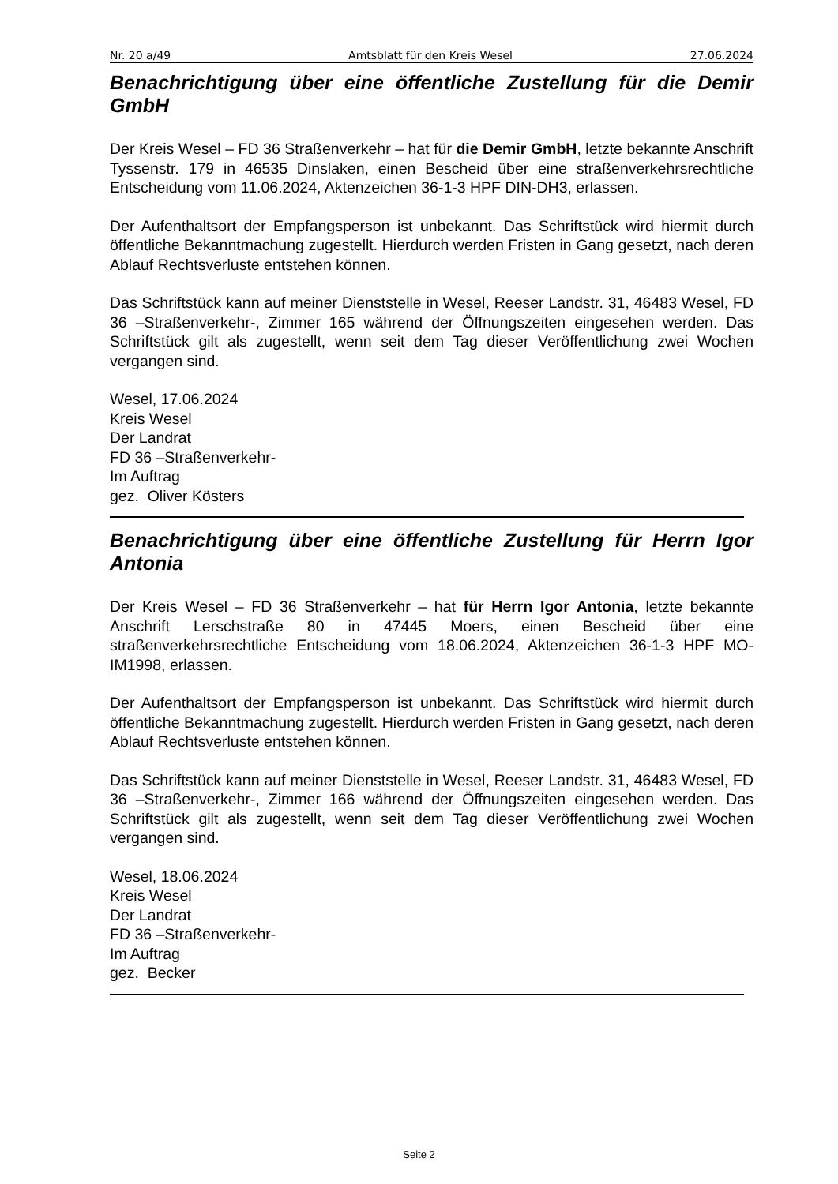Nr. 20 a/49 Amtsblatt für den Kreis Wesel 27.06.2024
Benachrichtigung über eine öffentliche Zustellung für die Demir GmbH
Der Kreis Wesel – FD 36 Straßenverkehr – hat für die Demir GmbH, letzte bekannte Anschrift Tyssenstr. 179 in 46535 Dinslaken, einen Bescheid über eine straßenverkehrsrechtliche Entscheidung vom 11.06.2024, Aktenzeichen 36-1-3 HPF DIN-DH3, erlassen.
Der Aufenthaltsort der Empfangsperson ist unbekannt. Das Schriftstück wird hiermit durch öffentliche Bekanntmachung zugestellt. Hierdurch werden Fristen in Gang gesetzt, nach deren Ablauf Rechtsverluste entstehen können.
Das Schriftstück kann auf meiner Dienststelle in Wesel, Reeser Landstr. 31, 46483 Wesel, FD 36 –Straßenverkehr-, Zimmer 165 während der Öffnungszeiten eingesehen werden. Das Schriftstück gilt als zugestellt, wenn seit dem Tag dieser Veröffentlichung zwei Wochen vergangen sind.
Wesel, 17.06.2024
Kreis Wesel
Der Landrat
FD 36 –Straßenverkehr-
Im Auftrag
gez. Oliver Kösters
Benachrichtigung über eine öffentliche Zustellung für Herrn Igor Antonia
Der Kreis Wesel – FD 36 Straßenverkehr – hat für Herrn Igor Antonia, letzte bekannte Anschrift Lerschstraße 80 in 47445 Moers, einen Bescheid über eine straßenverkehrsrechtliche Entscheidung vom 18.06.2024, Aktenzeichen 36-1-3 HPF MO-IM1998, erlassen.
Der Aufenthaltsort der Empfangsperson ist unbekannt. Das Schriftstück wird hiermit durch öffentliche Bekanntmachung zugestellt. Hierdurch werden Fristen in Gang gesetzt, nach deren Ablauf Rechtsverluste entstehen können.
Das Schriftstück kann auf meiner Dienststelle in Wesel, Reeser Landstr. 31, 46483 Wesel, FD 36 –Straßenverkehr-, Zimmer 166 während der Öffnungszeiten eingesehen werden. Das Schriftstück gilt als zugestellt, wenn seit dem Tag dieser Veröffentlichung zwei Wochen vergangen sind.
Wesel, 18.06.2024
Kreis Wesel
Der Landrat
FD 36 –Straßenverkehr-
Im Auftrag
gez. Becker
Seite 2